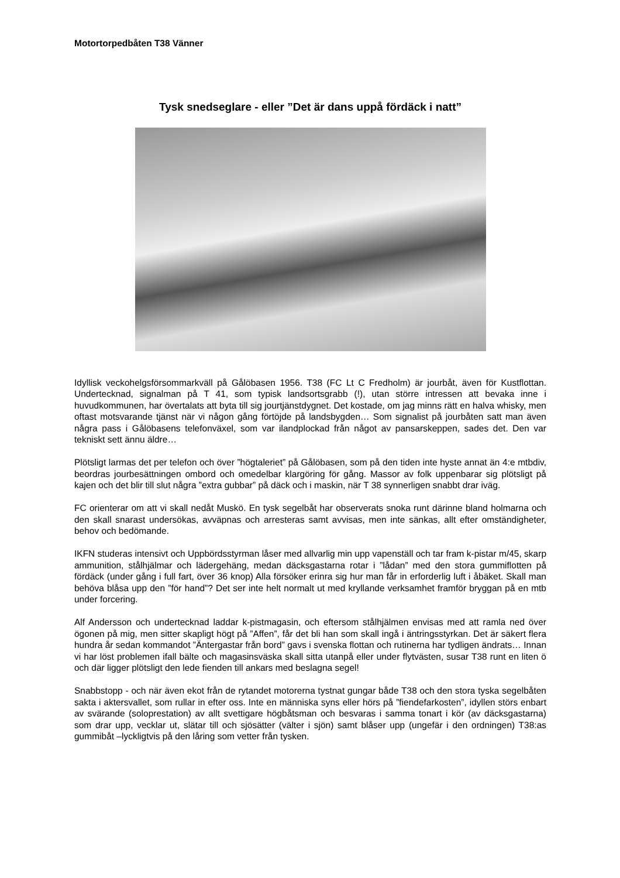Motortorpedbåten T38 Vänner
Tysk snedseglare - eller ”Det är dans uppå fördäck i natt”
Idyllisk veckohelgsförsommarkväll på Gålöbasen 1956. T38 (FC Lt C Fredholm) är jourbåt, även för Kustflottan. Undertecknad, signalman på T 41, som typisk landsortsgrabb (!), utan större intressen att bevaka inne i huvudkommunen, har övertalats att byta till sig jourtjänstdygnet. Det kostade, om jag minns rätt en halva whisky, men oftast motsvarande tjänst när vi någon gång förtöjde på landsbygden… Som signalist på jourbåten satt man även några pass i Gålöbasens telefonväxel, som var ilandplockad från något av pansarskeppen, sades det. Den var tekniskt sett ännu äldre…
Plötsligt larmas det per telefon och över ”högtaleriet” på Gålöbasen, som på den tiden inte hyste annat än 4:e mtbdiv, beordras jourbesättningen ombord och omedelbar klargöring för gång. Massor av folk uppenbarar sig plötsligt på kajen och det blir till slut några ”extra gubbar” på däck och i maskin, när T 38 synnerligen snabbt drar iväg.
FC orienterar om att vi skall nedåt Muskö. En tysk segelbåt har observerats snoka runt därinne bland holmarna och den skall snarast undersökas, avväpnas och arresteras samt avvisas, men inte sänkas, allt efter omständigheter, behov och bedömande.
IKFN studeras intensivt och Uppbördsstyrman låser med allvarlig min upp vapenställ och tar fram k-pistar m/45, skarp ammunition, stålhjälmar och lädergehäng, medan däcksgastarna rotar i ”lådan” med den stora gummiflotten på fördäck (under gång i full fart, över 36 knop) Alla försöker erinra sig hur man får in erforderlig luft i åbäket. Skall man behöva blåsa upp den ”för hand”? Det ser inte helt normalt ut med kryllande verksamhet framför bryggan på en mtb under forcering.
Alf Andersson och undertecknad laddar k-pistmagasin, och eftersom stålhjälmen envisas med att ramla ned över ögonen på mig, men sitter skapligt högt på ”Affen”, får det bli han som skall ingå i äntringsstyrkan. Det är säkert flera hundra år sedan kommandot ”Äntergastar från bord” gavs i svenska flottan och rutinerna har tydligen ändrats… Innan vi har löst problemen ifall bälte och magasinsväska skall sitta utanpå eller under flytvästen, susar T38 runt en liten ö och där ligger plötsligt den lede fienden till ankars med beslagna segel!
Snabbstopp - och när även ekot från de rytandet motorerna tystnat gungar både T38 och den stora tyska segelbåten sakta i aktersvallet, som rullar in efter oss. Inte en människa syns eller hörs på ”fiendefarkosten”, idyllen störs enbart av svärande (soloprestation) av allt svettigare högbåtsman och besvaras i samma tonart i kör (av däcksgastarna) som drar upp, vecklar ut, slätar till och sjösätter (välter i sjön) samt blåser upp (ungefär i den ordningen) T38:as gummibåt –lyckligtvis på den låring som vetter från tysken.